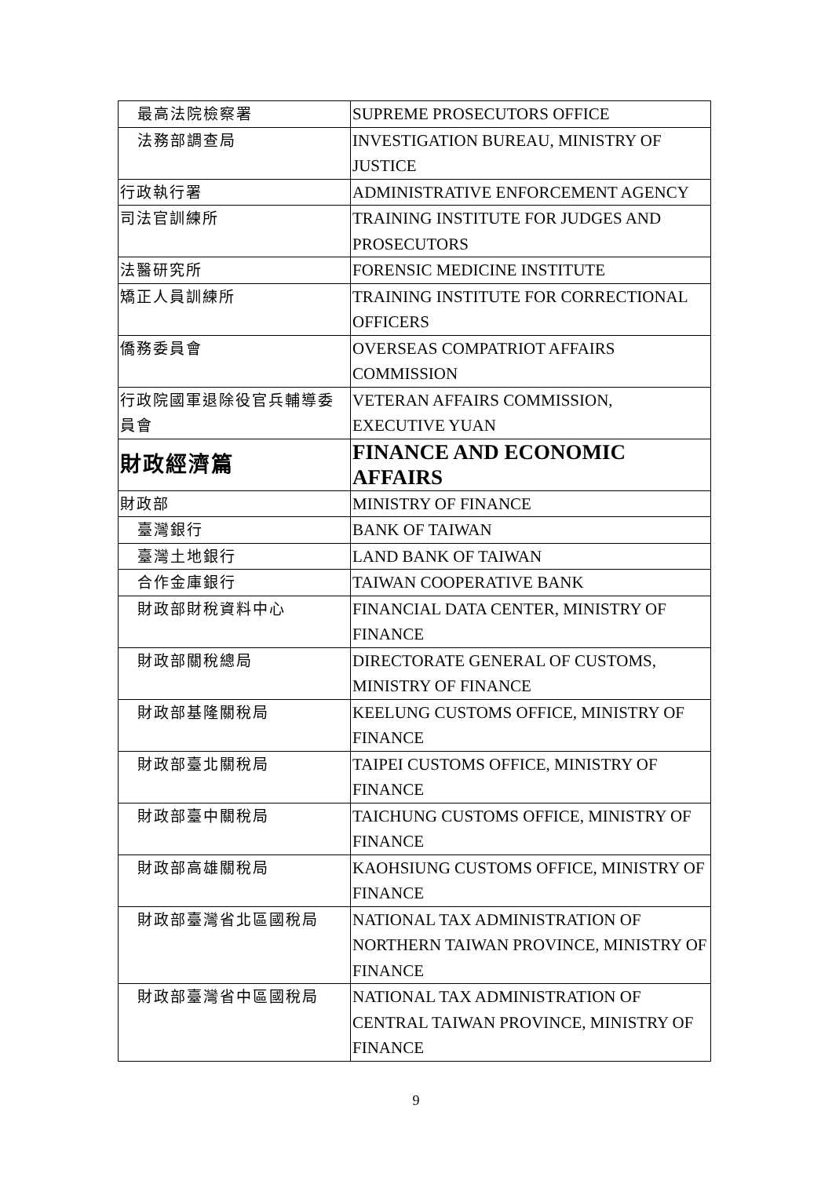| 最高法院檢察署 | SUPREME PROSECUTORS OFFICE |
| 法務部調查局 | INVESTIGATION BUREAU, MINISTRY OF JUSTICE |
| 行政執行署 | ADMINISTRATIVE ENFORCEMENT AGENCY |
| 司法官訓練所 | TRAINING INSTITUTE FOR JUDGES AND PROSECUTORS |
| 法醫研究所 | FORENSIC MEDICINE INSTITUTE |
| 矯正人員訓練所 | TRAINING INSTITUTE FOR CORRECTIONAL OFFICERS |
| 僑務委員會 | OVERSEAS COMPATRIOT AFFAIRS COMMISSION |
| 行政院國軍退除役官兵輔導委員會 | VETERAN AFFAIRS COMMISSION, EXECUTIVE YUAN |
| 財政經濟篇 | FINANCE AND ECONOMIC AFFAIRS |
| 財政部 | MINISTRY OF FINANCE |
| 臺灣銀行 | BANK OF TAIWAN |
| 臺灣土地銀行 | LAND BANK OF TAIWAN |
| 合作金庫銀行 | TAIWAN COOPERATIVE BANK |
| 財政部財稅資料中心 | FINANCIAL DATA CENTER, MINISTRY OF FINANCE |
| 財政部關稅總局 | DIRECTORATE GENERAL OF CUSTOMS, MINISTRY OF FINANCE |
| 財政部基隆關稅局 | KEELUNG CUSTOMS OFFICE, MINISTRY OF FINANCE |
| 財政部臺北關稅局 | TAIPEI CUSTOMS OFFICE, MINISTRY OF FINANCE |
| 財政部臺中關稅局 | TAICHUNG CUSTOMS OFFICE, MINISTRY OF FINANCE |
| 財政部高雄關稅局 | KAOHSIUNG CUSTOMS OFFICE, MINISTRY OF FINANCE |
| 財政部臺灣省北區國稅局 | NATIONAL TAX ADMINISTRATION OF NORTHERN TAIWAN PROVINCE, MINISTRY OF FINANCE |
| 財政部臺灣省中區國稅局 | NATIONAL TAX ADMINISTRATION OF CENTRAL TAIWAN PROVINCE, MINISTRY OF FINANCE |
9